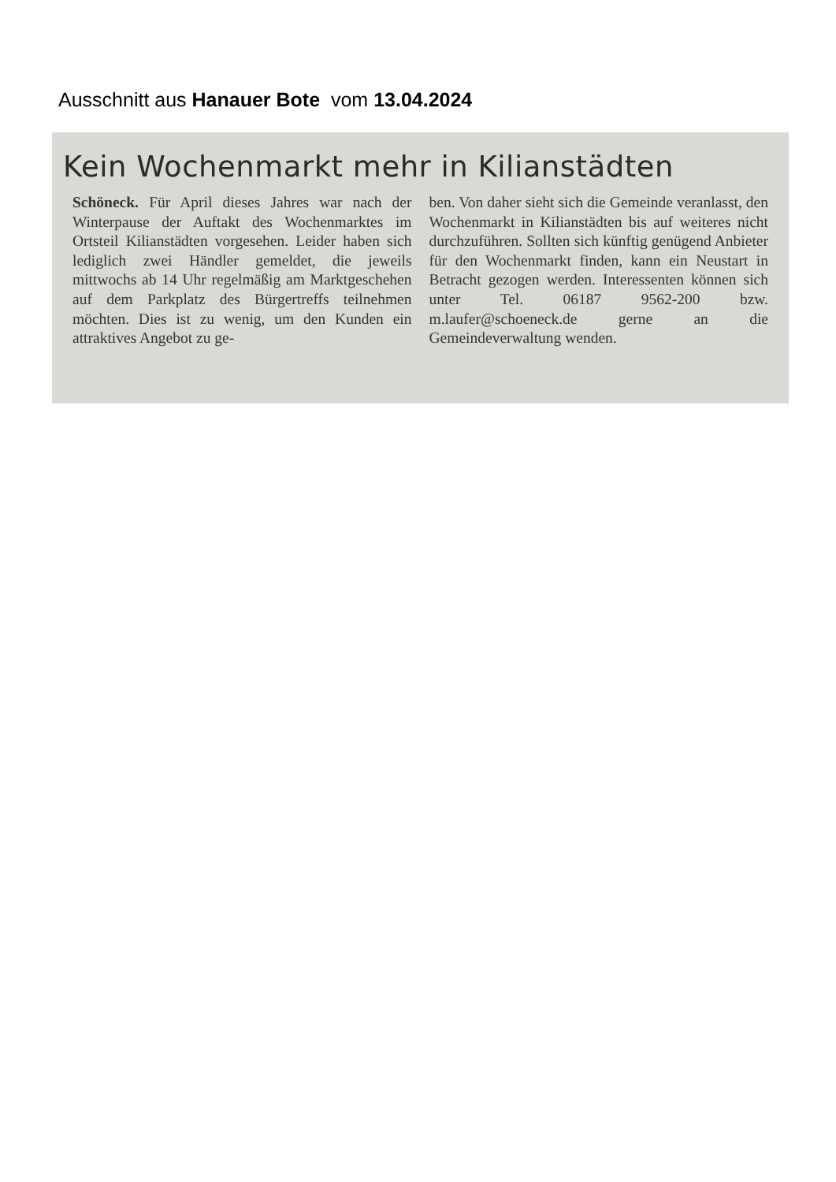Ausschnitt aus Hanauer Bote vom 13.04.2024
Kein Wochenmarkt mehr in Kilianstädten
Schöneck. Für April dieses Jahres war nach der Winterpause der Auftakt des Wochenmarktes im Ortsteil Kilianstädten vorgesehen. Leider haben sich lediglich zwei Händler gemeldet, die jeweils mittwochs ab 14 Uhr regelmäßig am Marktgeschehen auf dem Parkplatz des Bürgertreffs teilnehmen möchten. Dies ist zu wenig, um den Kunden ein attraktives Angebot zu ge-
ben. Von daher sieht sich die Gemeinde veranlasst, den Wochenmarkt in Kilianstädten bis auf weiteres nicht durchzuführen. Sollten sich künftig genügend Anbieter für den Wochenmarkt finden, kann ein Neustart in Betracht gezogen werden. Interessenten können sich unter Tel. 06187 9562-200 bzw. m.laufer@schoeneck.de gerne an die Gemeindeverwaltung wenden.